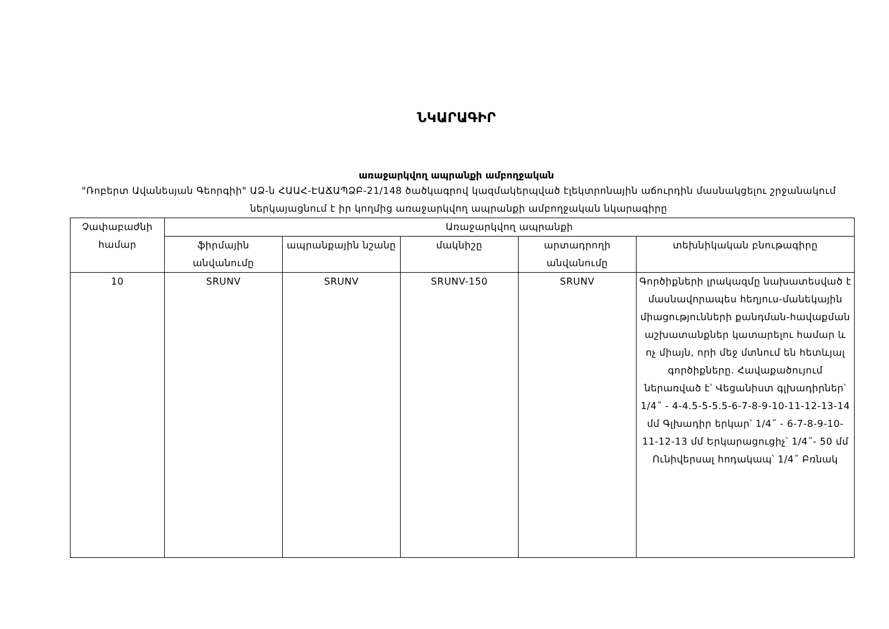ՆԿԱՐԱԳԻՐ
առաջարկվող ապրանքի ամբողջական
"Ռոբերտ Ավանեսյան Գեորգիի" ԱՁ-ն ՀԱԱՀ-ԷԱՃԱՊՁԲ-21/148 ծածկագրով կազմակերպված էլեկտրոնային աճուրդին մասնակցելու շրջանակում ներկայացնում է իր կողմից առաջարկվող ապրանքի ամբողջական նկարագիրը
| Չափաբաժնի համար | Առաջարկվող ապրանքի | | | | |
| --- | --- | --- | --- | --- | --- |
| | ֆիրմային անվանումը | ապրանքային նշանը | մակնիշը | արտադրողի անվանումը | տեխնիկական բնութագիրը |
| 10 | SRUNV | SRUNV | SRUNV-150 | SRUNV | Գործիքների լրակազմը նախատեսված է մասնավորապես հեղյուս-մանեկային միացությունների քանդման-հավաքման աշխատանքներ կատարելու համար և ոչ միայն, որի մեջ մտնում են հետևյալ գործիքները. Հավաքածույում ներառված է՝ Վեցանիստ գլխադիրներ՝ 1/4˝ - 4-4.5-5-5.5-6-7-8-9-10-11-12-13-14 մմ Գլխադիր երկար՝ 1/4˝ - 6-7-8-9-10-11-12-13 մմ Երկարացուցիչ՝ 1/4˝- 50 մմ Ունիվերսալ հոդակապ՝ 1/4˝ Բռնակ |